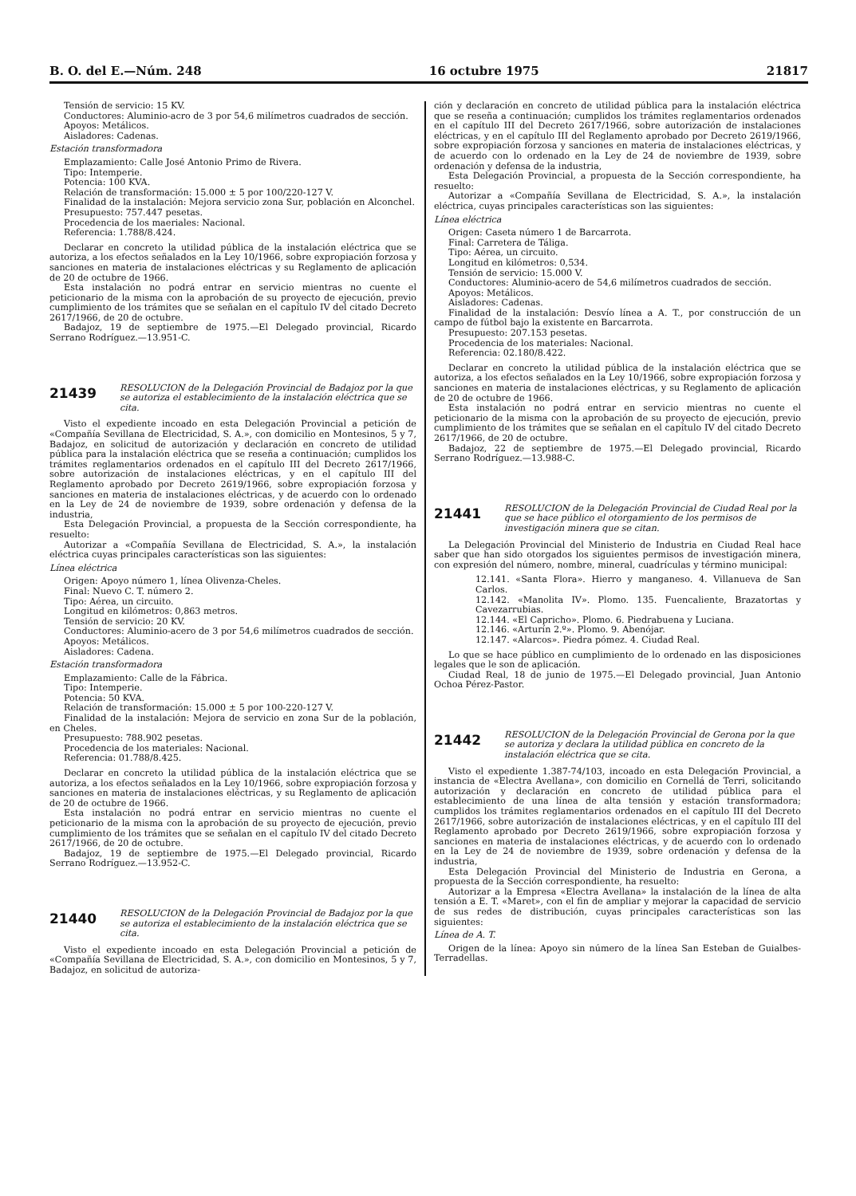B. O. del E.—Núm. 248 16 octubre 1975 21817
Tensión de servicio: 15 KV.
Conductores: Aluminio-acro de 3 por 54,6 milímetros cuadrados de sección.
Apoyos: Metálicos.
Aisladores: Cadenas.
Estación transformadora
Emplazamiento: Calle José Antonio Primo de Rivera.
Tipo: Intemperie.
Potencia: 100 KVA.
Relación de transformación: 15.000 ± 5 por 100/220-127 V.
Finalidad de la instalación: Mejora servicio zona Sur, población en Alconchel.
Presupuesto: 757.447 pesetas.
Procedencia de los maeriales: Nacional.
Referencia: 1.788/8.424.
Declarar en concreto la utilidad pública de la instalación eléctrica que se autoriza, a los efectos señalados en la Ley 10/1966, sobre expropiación forzosa y sanciones en materia de instalaciones eléctricas y su Reglamento de aplicación de 20 de octubre de 1966.
Esta instalación no podrá entrar en servicio mientras no cuente el peticionario de la misma con la aprobación de su proyecto de ejecución, previo cumplimiento de los trámites que se señalan en el capítulo IV del citado Decreto 2617/1966, de 20 de octubre.
Badajoz, 19 de septiembre de 1975.—El Delegado provincial, Ricardo Serrano Rodríguez.—13.951-C.
21439
RESOLUCION de la Delegación Provincial de Badajoz por la que se autoriza el establecimiento de la instalación eléctrica que se cita.
Visto el expediente incoado en esta Delegación Provincial a petición de «Compañía Sevillana de Electricidad, S. A.», con domicilio en Montesinos, 5 y 7, Badajoz, en solicitud de autorización y declaración en concreto de utilidad pública para la instalación eléctrica que se reseña a continuación; cumplidos los trámites reglamentarios ordenados en el capítulo III del Decreto 2617/1966, sobre autorización de instalaciones eléctricas, y en el capítulo III del Reglamento aprobado por Decreto 2619/1966, sobre expropiación forzosa y sanciones en materia de instalaciones eléctricas, y de acuerdo con lo ordenado en la Ley de 24 de noviembre de 1939, sobre ordenación y defensa de la industria,
Esta Delegación Provincial, a propuesta de la Sección correspondiente, ha resuelto:
Autorizar a «Compañía Sevillana de Electricidad, S. A.», la instalación eléctrica cuyas principales características son las siguientes:
Línea eléctrica
Origen: Apoyo número 1, línea Olivenza-Cheles.
Final: Nuevo C. T. número 2.
Tipo: Aérea, un circuito.
Longitud en kilómetros: 0,863 metros.
Tensión de servicio: 20 KV.
Conductores: Aluminio-acero de 3 por 54,6 milímetros cuadrados de sección.
Apoyos: Metálicos.
Aisladores: Cadena.
Estación transformadora
Emplazamiento: Calle de la Fábrica.
Tipo: Intemperie.
Potencia: 50 KVA.
Relación de transformación: 15.000 ± 5 por 100-220-127 V.
Finalidad de la instalación: Mejora de servicio en zona Sur de la población, en Cheles.
Presupuesto: 788.902 pesetas.
Procedencia de los materiales: Nacional.
Referencia: 01.788/8.425.
Declarar en concreto la utilidad pública de la instalación eléctrica que se autoriza, a los efectos señalados en la Ley 10/1966, sobre expropiación forzosa y sanciones en materia de instalaciones eléctricas, y su Reglamento de aplicación de 20 de octubre de 1966.
Esta instalación no podrá entrar en servicio mientras no cuente el peticionario de la misma con la aprobación de su proyecto de ejecución, previo cumplimiento de los trámites que se señalan en el capítulo IV del citado Decreto 2617/1966, de 20 de octubre.
Badajoz, 19 de septiembre de 1975.—El Delegado provincial, Ricardo Serrano Rodríguez.—13.952-C.
21440
RESOLUCION de la Delegación Provincial de Badajoz por la que se autoriza el establecimiento de la instalación eléctrica que se cita.
Visto el expediente incoado en esta Delegación Provincial a petición de «Compañía Sevillana de Electricidad, S. A.», con domicilio en Montesinos, 5 y 7, Badajoz, en solicitud de autoriza-
ción y declaración en concreto de utilidad pública para la instalación eléctrica que se reseña a continuación; cumplidos los trámites reglamentarios ordenados en el capítulo III del Decreto 2617/1966, sobre autorización de instalaciones eléctricas, y en el capítulo III del Reglamento aprobado por Decreto 2619/1966, sobre expropiación forzosa y sanciones en materia de instalaciones eléctricas, y de acuerdo con lo ordenado en la Ley de 24 de noviembre de 1939, sobre ordenación y defensa de la industria,
Esta Delegación Provincial, a propuesta de la Sección correspondiente, ha resuelto:
Autorizar a «Compañía Sevillana de Electricidad, S. A.», la instalación eléctrica, cuyas principales características son las siguientes:
Línea eléctrica
Origen: Caseta número 1 de Barcarrota.
Final: Carretera de Táliga.
Tipo: Aérea, un circuito.
Longitud en kilómetros: 0,534.
Tensión de servicio: 15.000 V.
Conductores: Aluminio-acero de 54,6 milímetros cuadrados de sección.
Apoyos: Metálicos.
Aisladores: Cadenas.
Finalidad de la instalación: Desvío línea a A. T., por construcción de un campo de fútbol bajo la existente en Barcarrota.
Presupuesto: 207.153 pesetas.
Procedencia de los materiales: Nacional.
Referencia: 02.180/8.422.
Declarar en concreto la utilidad pública de la instalación eléctrica que se autoriza, a los efectos señalados en la Ley 10/1966, sobre expropiación forzosa y sanciones en materia de instalaciones eléctricas, y su Reglamento de aplicación de 20 de octubre de 1966.
Esta instalación no podrá entrar en servicio mientras no cuente el peticionario de la misma con la aprobación de su proyecto de ejecución, previo cumplimiento de los trámites que se señalan en el capítulo IV del citado Decreto 2617/1966, de 20 de octubre.
Badajoz, 22 de septiembre de 1975.—El Delegado provincial, Ricardo Serrano Rodríguez.—13.988-C.
21441
RESOLUCION de la Delegación Provincial de Ciudad Real por la que se hace público el otorgamiento de los permisos de investigación minera que se citan.
La Delegación Provincial del Ministerio de Industria en Ciudad Real hace saber que han sido otorgados los siguientes permisos de investigación minera, con expresión del número, nombre, mineral, cuadrículas y término municipal:
12.141. «Santa Flora». Hierro y manganeso. 4. Villanueva de San Carlos.
12.142. «Manolita IV». Plomo. 135. Fuencaliente, Brazatortas y Cavezarrubias.
12.144. «El Capricho». Plomo. 6. Piedrabuena y Luciana.
12.146. «Arturín 2.º». Plomo. 9. Abenójar.
12.147. «Alarcos». Piedra pómez. 4. Ciudad Real.
Lo que se hace público en cumplimiento de lo ordenado en las disposiciones legales que le son de aplicación.
Ciudad Real, 18 de junio de 1975.—El Delegado provincial, Juan Antonio Ochoa Pérez-Pastor.
21442
RESOLUCION de la Delegación Provincial de Gerona por la que se autoriza y declara la utilidad pública en concreto de la instalación eléctrica que se cita.
Visto el expediente 1.387-74/103, incoado en esta Delegación Provincial, a instancia de «Electra Avellana», con domicilio en Cornellá de Terri, solicitando autorización y declaración en concreto de utilidad pública para el establecimiento de una línea de alta tensión y estación transformadora; cumplidos los trámites reglamentarios ordenados en el capítulo III del Decreto 2617/1966, sobre autorización de instalaciones eléctricas, y en el capítulo III del Reglamento aprobado por Decreto 2619/1966, sobre expropiación forzosa y sanciones en materia de instalaciones eléctricas, y de acuerdo con lo ordenado en la Ley de 24 de noviembre de 1939, sobre ordenación y defensa de la industria,
Esta Delegación Provincial del Ministerio de Industria en Gerona, a propuesta de la Sección correspondiente, ha resuelto:
Autorizar a la Empresa «Electra Avellana» la instalación de la línea de alta tensión a E. T. «Maret», con el fin de ampliar y mejorar la capacidad de servicio de sus redes de distribución, cuyas principales características son las siguientes:
Línea de A. T.
Origen de la línea: Apoyo sin número de la línea San Esteban de Guialbes-Terradellas.